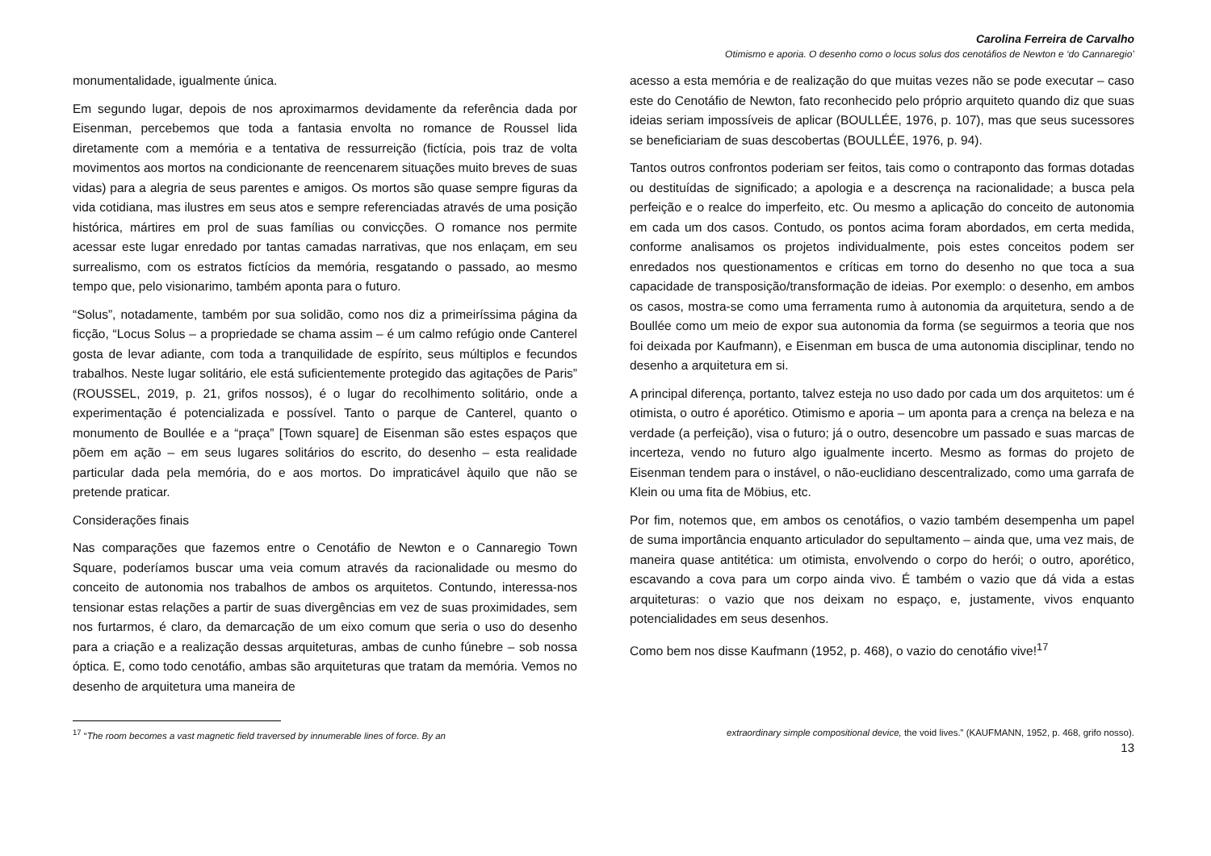Carolina Ferreira de Carvalho
Otimismo e aporia. O desenho como o locus solus dos cenotáfios de Newton e ‘do Cannaregio’
monumentalidade, igualmente única.
Em segundo lugar, depois de nos aproximarmos devidamente da referência dada por Eisenman, percebemos que toda a fantasia envolta no romance de Roussel lida diretamente com a memória e a tentativa de ressurreição (fictícia, pois traz de volta movimentos aos mortos na condicionante de reencenarem situações muito breves de suas vidas) para a alegria de seus parentes e amigos. Os mortos são quase sempre figuras da vida cotidiana, mas ilustres em seus atos e sempre referenciadas através de uma posição histórica, mártires em prol de suas famílias ou convicções. O romance nos permite acessar este lugar enredado por tantas camadas narrativas, que nos enlaçam, em seu surrealismo, com os estratos fictícios da memória, resgatando o passado, ao mesmo tempo que, pelo visionarimo, também aponta para o futuro.
“Solus”, notadamente, também por sua solidão, como nos diz a primeiríssima página da ficção, “Locus Solus – a propriedade se chama assim – é um calmo refúgio onde Canterel gosta de levar adiante, com toda a tranquilidade de espírito, seus múltiplos e fecundos trabalhos. Neste lugar solitário, ele está suficientemente protegido das agitações de Paris” (ROUSSEL, 2019, p. 21, grifos nossos), é o lugar do recolhimento solitário, onde a experimentação é potencializada e possível. Tanto o parque de Canterel, quanto o monumento de Boullée e a “praça” [Town square] de Eisenman são estes espaços que põem em ação – em seus lugares solitários do escrito, do desenho – esta realidade particular dada pela memória, do e aos mortos. Do impraticável àquilo que não se pretende praticar.
Considerações finais
Nas comparações que fazemos entre o Cenotáfio de Newton e o Cannaregio Town Square, poderíamos buscar uma veia comum através da racionalidade ou mesmo do conceito de autonomia nos trabalhos de ambos os arquitetos. Contundo, interessa-nos tensionar estas relações a partir de suas divergências em vez de suas proximidades, sem nos furtarmos, é claro, da demarcação de um eixo comum que seria o uso do desenho para a criação e a realização dessas arquiteturas, ambas de cunho fúnebre – sob nossa óptica. E, como todo cenotáfio, ambas são arquiteturas que tratam da memória. Vemos no desenho de arquitetura uma maneira de
acesso a esta memória e de realização do que muitas vezes não se pode executar – caso este do Cenotáfio de Newton, fato reconhecido pelo próprio arquiteto quando diz que suas ideias seriam impossíveis de aplicar (BOULLÉE, 1976, p. 107), mas que seus sucessores se beneficiariam de suas descobertas (BOULLÉE, 1976, p. 94).
Tantos outros confrontos poderiam ser feitos, tais como o contraponto das formas dotadas ou destituídas de significado; a apologia e a descrença na racionalidade; a busca pela perfeição e o realce do imperfeito, etc. Ou mesmo a aplicação do conceito de autonomia em cada um dos casos. Contudo, os pontos acima foram abordados, em certa medida, conforme analisamos os projetos individualmente, pois estes conceitos podem ser enredados nos questionamentos e críticas em torno do desenho no que toca a sua capacidade de transposição/transformação de ideias. Por exemplo: o desenho, em ambos os casos, mostra-se como uma ferramenta rumo à autonomia da arquitetura, sendo a de Boullée como um meio de expor sua autonomia da forma (se seguirmos a teoria que nos foi deixada por Kaufmann), e Eisenman em busca de uma autonomia disciplinar, tendo no desenho a arquitetura em si.
A principal diferença, portanto, talvez esteja no uso dado por cada um dos arquitetos: um é otimista, o outro é aporético. Otimismo e aporia – um aponta para a crença na beleza e na verdade (a perfeição), visa o futuro; já o outro, desencobre um passado e suas marcas de incerteza, vendo no futuro algo igualmente incerto. Mesmo as formas do projeto de Eisenman tendem para o instável, o não-euclidiano descentralizado, como uma garrafa de Klein ou uma fita de Möbius, etc.
Por fim, notemos que, em ambos os cenotáfios, o vazio também desempenha um papel de suma importância enquanto articulador do sepultamento – ainda que, uma vez mais, de maneira quase antitética: um otimista, envolvendo o corpo do herói; o outro, aporético, escavando a cova para um corpo ainda vivo. É também o vazio que dá vida a estas arquiteturas: o vazio que nos deixam no espaço, e, justamente, vivos enquanto potencialidades em seus desenhos.
Como bem nos disse Kaufmann (1952, p. 468), o vazio do cenotáfio vive!<sup>17</sup>
<sup>17</sup> “The room becomes a vast magnetic field traversed by innumerable lines of force. By an extraordinary simple compositional device, the void lives.” (KAUFMANN, 1952, p. 468, grifo nosso).
13